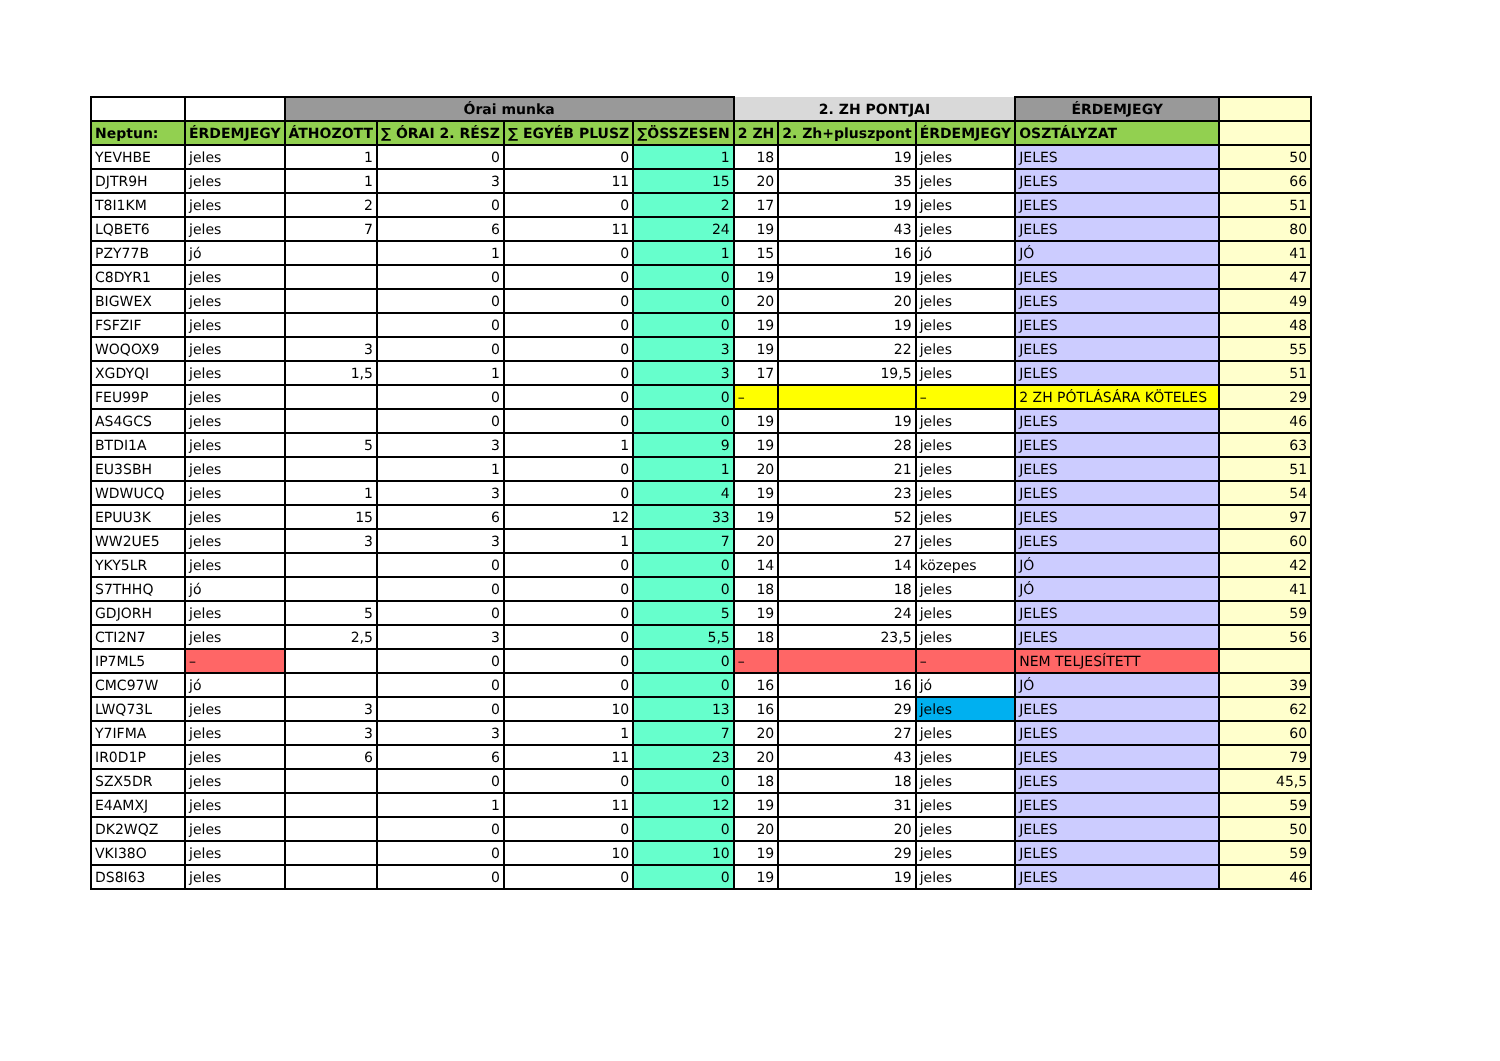| | | Órai munka | | | | 2. ZH PONTJAI | | | ÉRDEMJEGY | |
| --- | --- | --- | --- | --- | --- | --- | --- | --- | --- | --- |
| Neptun: | ÉRDEMJEGY | ÁTHOZOTT | ∑ ÓRAI 2. RÉSZ | ∑ EGYÉB PLUSZ | ∑ÖSSZESEN | 2 ZH | 2. Zh+pluszpont | ÉRDEMJEGY | OSZTÁLYZAT | |
| YEVHBE | jeles | 1 | 0 | 0 | 1 | 18 | 19 | jeles | JELES | 50 |
| DJTR9H | jeles | 1 | 3 | 11 | 15 | 20 | 35 | jeles | JELES | 66 |
| T8I1KM | jeles | 2 | 0 | 0 | 2 | 17 | 19 | jeles | JELES | 51 |
| LQBET6 | jeles | 7 | 6 | 11 | 24 | 19 | 43 | jeles | JELES | 80 |
| PZY77B | jó | | 1 | 0 | 1 | 15 | 16 | jó | JÓ | 41 |
| C8DYR1 | jeles | | 0 | 0 | 0 | 19 | 19 | jeles | JELES | 47 |
| BIGWEX | jeles | | 0 | 0 | 0 | 20 | 20 | jeles | JELES | 49 |
| FSFZIF | jeles | | 0 | 0 | 0 | 19 | 19 | jeles | JELES | 48 |
| WOQOX9 | jeles | 3 | 0 | 0 | 3 | 19 | 22 | jeles | JELES | 55 |
| XGDYQI | jeles | 1,5 | 1 | 0 | 3 | 17 | 19,5 | jeles | JELES | 51 |
| FEU99P | jeles | | 0 | 0 | 0 | – | | – | 2 ZH PÓTLÁSÁRA KÖTELES | 29 |
| AS4GCS | jeles | | 0 | 0 | 0 | 19 | 19 | jeles | JELES | 46 |
| BTDI1A | jeles | 5 | 3 | 1 | 9 | 19 | 28 | jeles | JELES | 63 |
| EU3SBH | jeles | | 1 | 0 | 1 | 20 | 21 | jeles | JELES | 51 |
| WDWUCQ | jeles | 1 | 3 | 0 | 4 | 19 | 23 | jeles | JELES | 54 |
| EPUU3K | jeles | 15 | 6 | 12 | 33 | 19 | 52 | jeles | JELES | 97 |
| WW2UE5 | jeles | 3 | 3 | 1 | 7 | 20 | 27 | jeles | JELES | 60 |
| YKY5LR | jeles | | 0 | 0 | 0 | 14 | 14 | közepes | JÓ | 42 |
| S7THHQ | jó | | 0 | 0 | 0 | 18 | 18 | jeles | JÓ | 41 |
| GDJORH | jeles | 5 | 0 | 0 | 5 | 19 | 24 | jeles | JELES | 59 |
| CTI2N7 | jeles | 2,5 | 3 | 0 | 5,5 | 18 | 23,5 | jeles | JELES | 56 |
| IP7ML5 | – | | 0 | 0 | 0 | – | | – | NEM TELJESÍTETT | |
| CMC97W | jó | | 0 | 0 | 0 | 16 | 16 | jó | JÓ | 39 |
| LWQ73L | jeles | 3 | 0 | 10 | 13 | 16 | 29 | jeles | JELES | 62 |
| Y7IFMA | jeles | 3 | 3 | 1 | 7 | 20 | 27 | jeles | JELES | 60 |
| IR0D1P | jeles | 6 | 6 | 11 | 23 | 20 | 43 | jeles | JELES | 79 |
| SZX5DR | jeles | | 0 | 0 | 0 | 18 | 18 | jeles | JELES | 45,5 |
| E4AMXJ | jeles | | 1 | 11 | 12 | 19 | 31 | jeles | JELES | 59 |
| DK2WQZ | jeles | | 0 | 0 | 0 | 20 | 20 | jeles | JELES | 50 |
| VKI38O | jeles | | 0 | 10 | 10 | 19 | 29 | jeles | JELES | 59 |
| DS8I63 | jeles | | 0 | 0 | 0 | 19 | 19 | jeles | JELES | 46 |